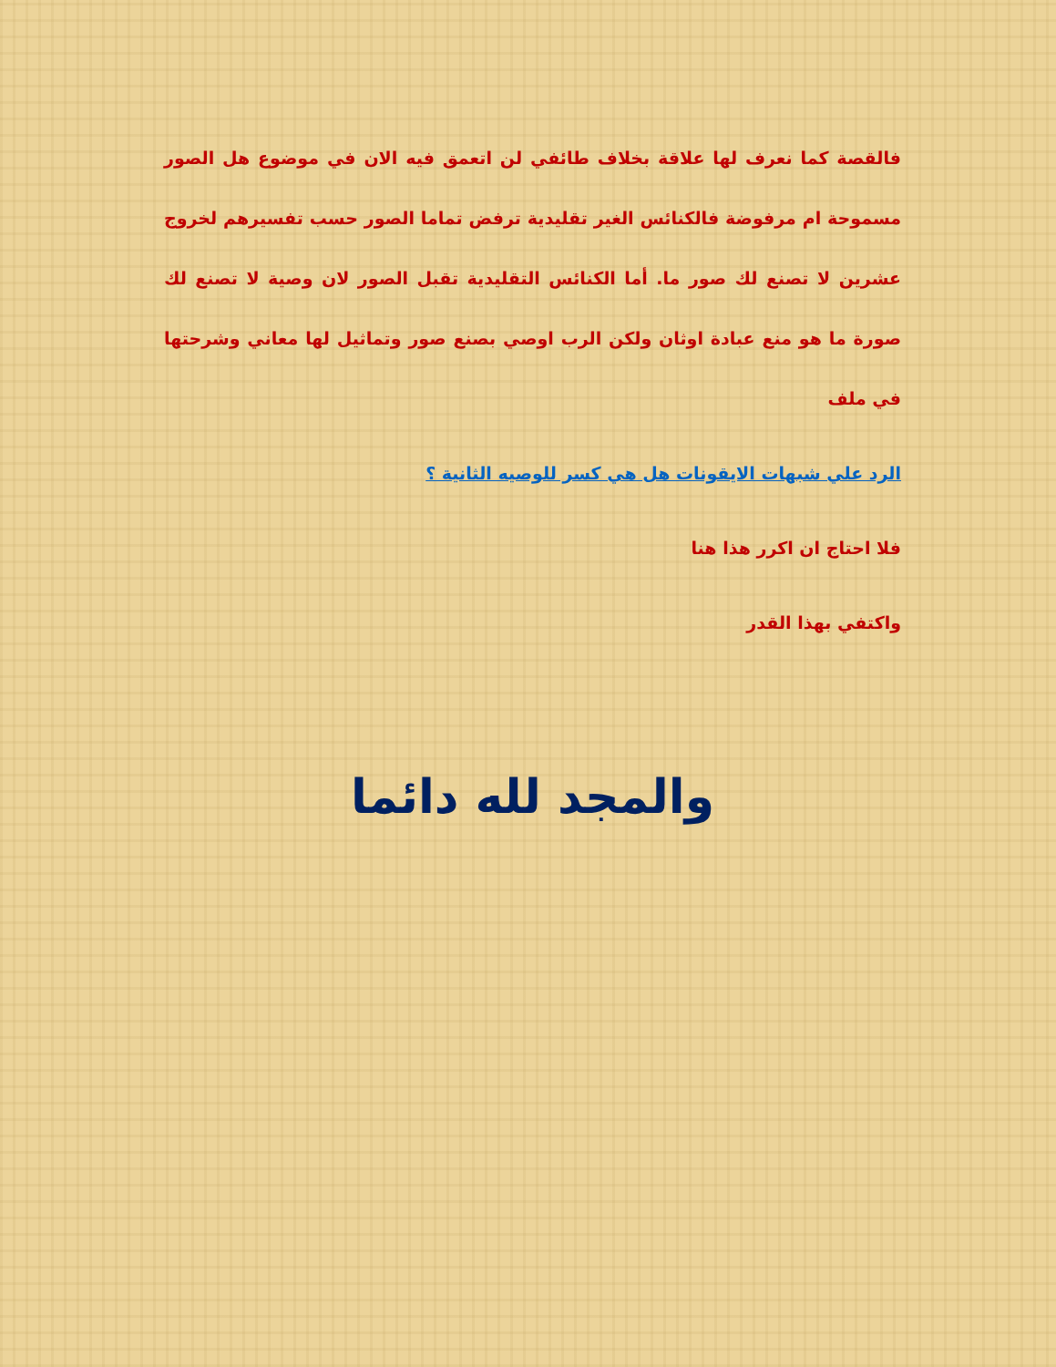فالقصة كما نعرف لها علاقة بخلاف طائفي لن اتعمق فيه الان في موضوع هل الصور مسموحة ام مرفوضة فالكنائس الغير تقليدية ترفض تماما الصور حسب تفسيرهم لخروج عشرين لا تصنع لك صور ما. أما الكنائس التقليدية تقبل الصور لان وصية لا تصنع لك صورة ما هو منع عبادة اوثان ولكن الرب اوصي بصنع صور وتماثيل لها معاني وشرحتها في ملف
الرد علي شبهات الايقونات هل هي كسر للوصيه الثانية ؟
فلا احتاج ان اكرر هذا هنا
واكتفي بهذا القدر
والمجد لله دائما